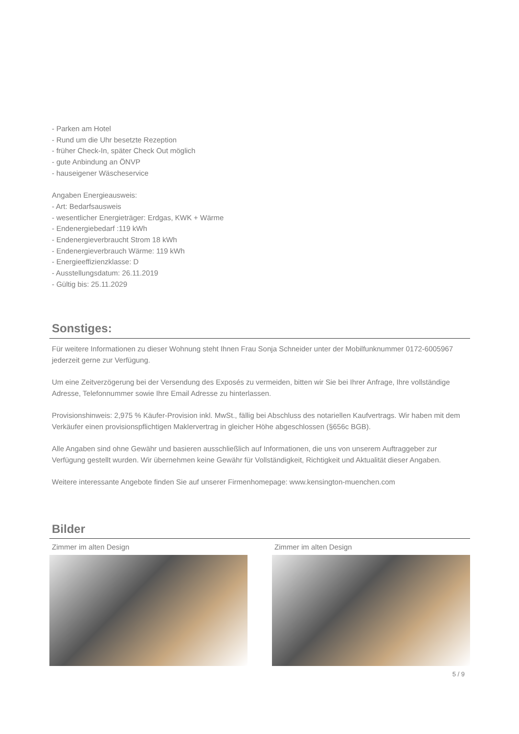- Parken am Hotel
- Rund um die Uhr besetzte Rezeption
- früher Check-In, später Check Out möglich
- gute Anbindung an ÖNVP
- hauseigener Wäscheservice
Angaben Energieausweis:
- Art: Bedarfsausweis
- wesentlicher Energieträger: Erdgas, KWK + Wärme
- Endenergiebedarf :119 kWh
- Endenergieverbraucht Strom 18 kWh
- Endenergieverbrauch Wärme: 119 kWh
- Energieeffizienzklasse: D
- Ausstellungsdatum: 26.11.2019
- Gültig bis: 25.11.2029
Sonstiges:
Für weitere Informationen zu dieser Wohnung steht Ihnen Frau Sonja Schneider unter der Mobilfunknummer 0172-6005967 jederzeit gerne zur Verfügung.
Um eine Zeitverzögerung bei der Versendung des Exposés zu vermeiden, bitten wir Sie bei Ihrer Anfrage, Ihre vollständige Adresse, Telefonnummer sowie Ihre Email Adresse zu hinterlassen.
Provisionshinweis: 2,975 % Käufer-Provision inkl. MwSt., fällig bei Abschluss des notariellen Kaufvertrags. Wir haben mit dem Verkäufer einen provisionspflichtigen Maklervertrag in gleicher Höhe abgeschlossen (§656c BGB).
Alle Angaben sind ohne Gewähr und basieren ausschließlich auf Informationen, die uns von unserem Auftraggeber zur Verfügung gestellt wurden. Wir übernehmen keine Gewähr für Vollständigkeit, Richtigkeit und Aktualität dieser Angaben.
Weitere interessante Angebote finden Sie auf unserer Firmenhomepage: www.kensington-muenchen.com
Bilder
Zimmer im alten Design Zimmer im alten Design
5 / 9